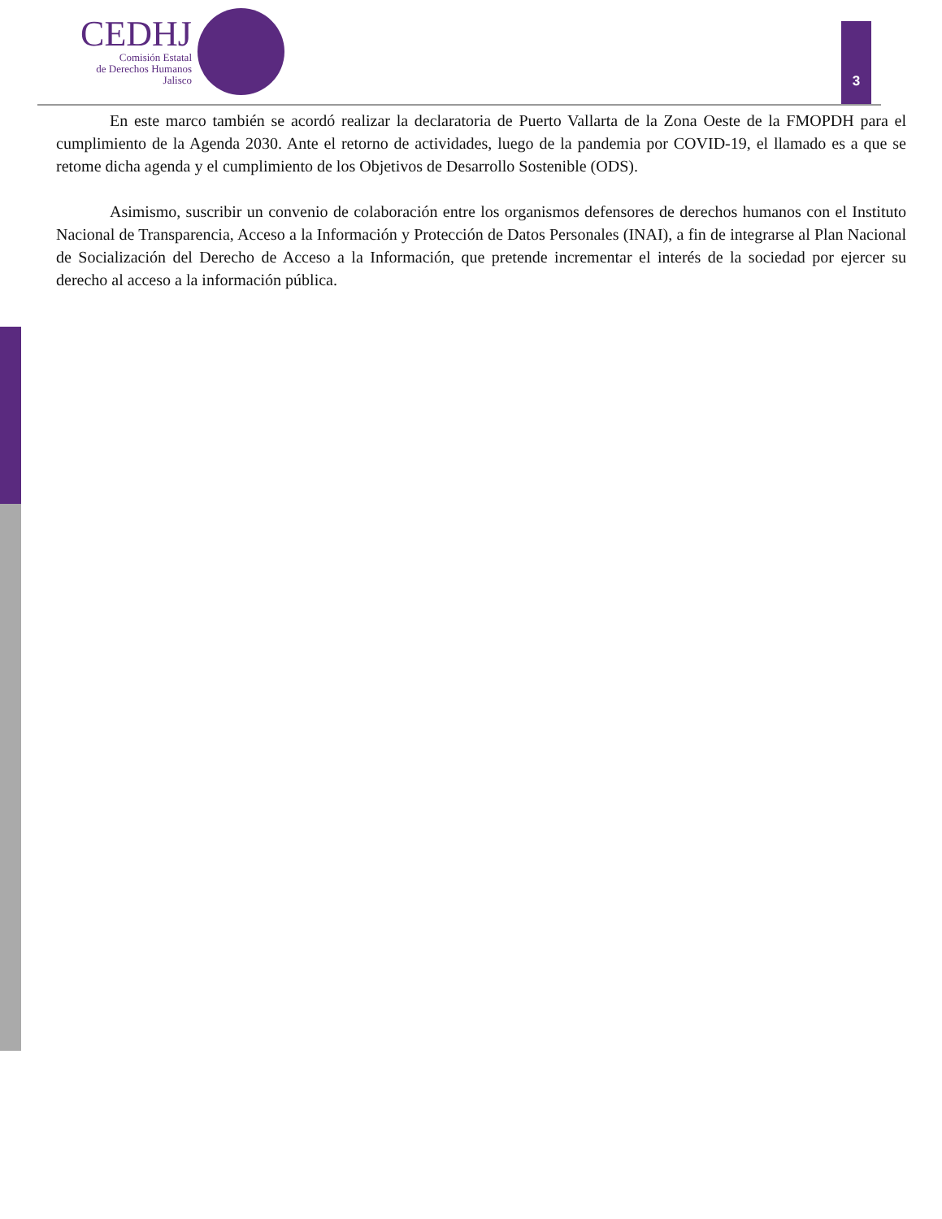CEDHJ
Comisión Estatal
de Derechos Humanos
Jalisco
3
En este marco también se acordó realizar la declaratoria de Puerto Vallarta de la Zona Oeste de la FMOPDH para el cumplimiento de la Agenda 2030. Ante el retorno de actividades, luego de la pandemia por COVID-19, el llamado es a que se retome dicha agenda y el cumplimiento de los Objetivos de Desarrollo Sostenible (ODS).
Asimismo, suscribir un convenio de colaboración entre los organismos defensores de derechos humanos con el Instituto Nacional de Transparencia, Acceso a la Información y Protección de Datos Personales (INAI), a fin de integrarse al Plan Nacional de Socialización del Derecho de Acceso a la Información, que pretende incrementar el interés de la sociedad por ejercer su derecho al acceso a la información pública.